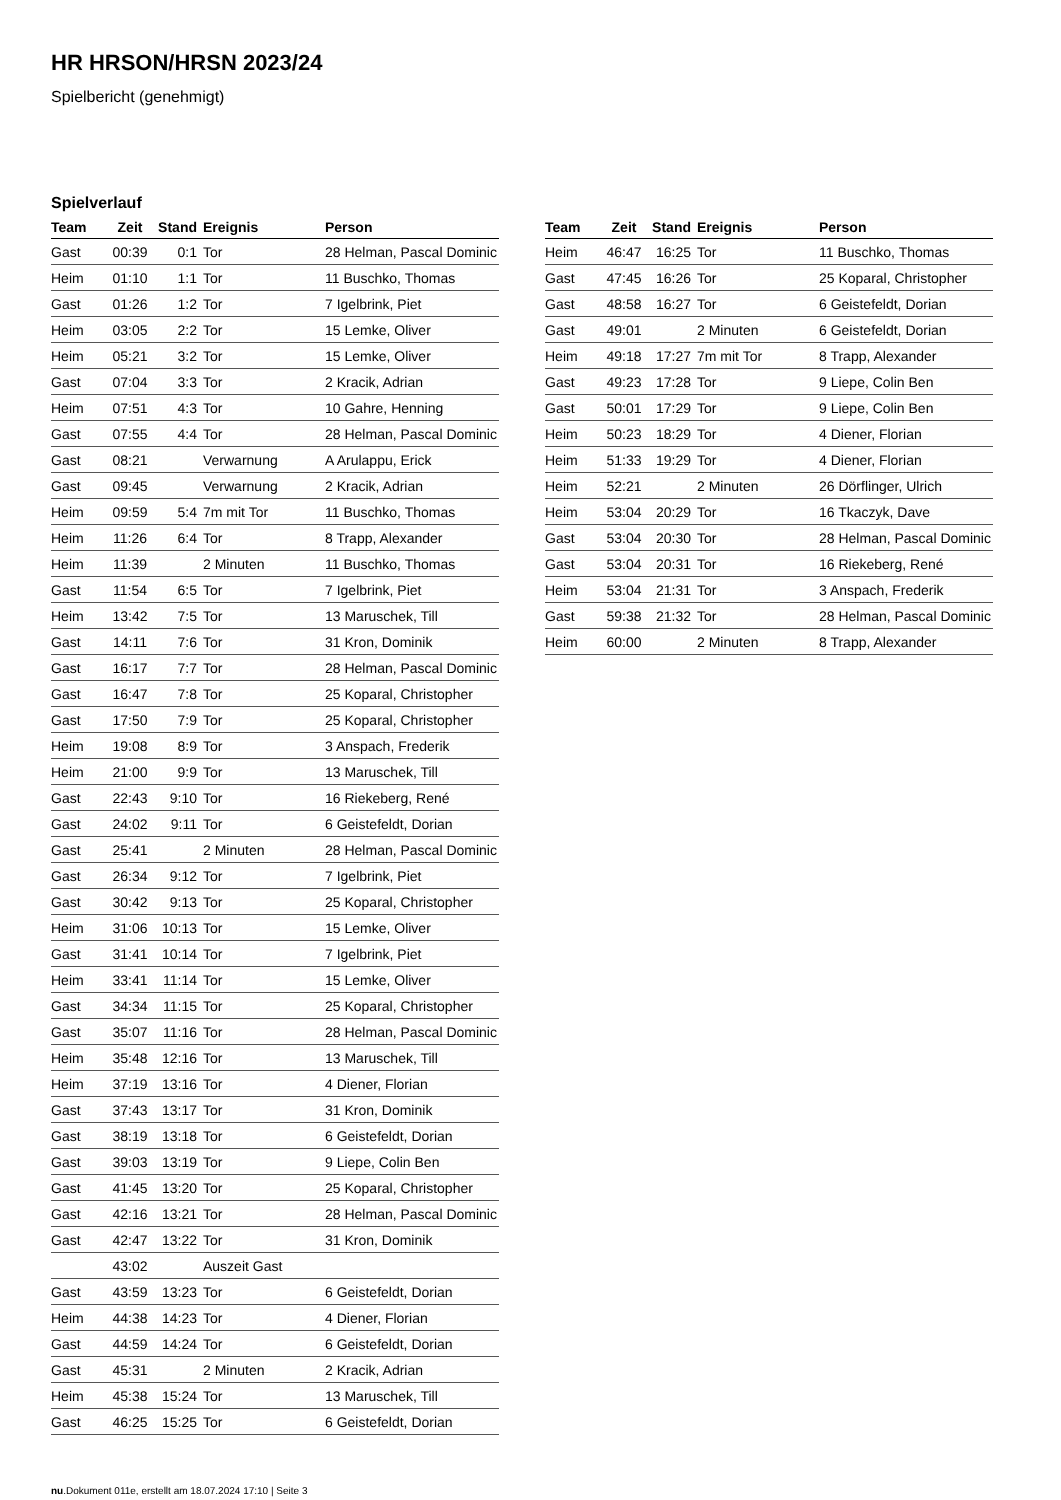HR HRSON/HRSN 2023/24
Spielbericht (genehmigt)
Spielverlauf
| Team | Zeit | Stand | Ereignis | Person |
| --- | --- | --- | --- | --- |
| Gast | 00:39 | 0:1 | Tor | 28 Helman, Pascal Dominic |
| Heim | 01:10 | 1:1 | Tor | 11 Buschko, Thomas |
| Gast | 01:26 | 1:2 | Tor | 7 Igelbrink, Piet |
| Heim | 03:05 | 2:2 | Tor | 15 Lemke, Oliver |
| Heim | 05:21 | 3:2 | Tor | 15 Lemke, Oliver |
| Gast | 07:04 | 3:3 | Tor | 2 Kracik, Adrian |
| Heim | 07:51 | 4:3 | Tor | 10 Gahre, Henning |
| Gast | 07:55 | 4:4 | Tor | 28 Helman, Pascal Dominic |
| Gast | 08:21 | | Verwarnung | A Arulappu, Erick |
| Gast | 09:45 | | Verwarnung | 2 Kracik, Adrian |
| Heim | 09:59 | 5:4 | 7m mit Tor | 11 Buschko, Thomas |
| Heim | 11:26 | 6:4 | Tor | 8 Trapp, Alexander |
| Heim | 11:39 | | 2 Minuten | 11 Buschko, Thomas |
| Gast | 11:54 | 6:5 | Tor | 7 Igelbrink, Piet |
| Heim | 13:42 | 7:5 | Tor | 13 Maruschek, Till |
| Gast | 14:11 | 7:6 | Tor | 31 Kron, Dominik |
| Gast | 16:17 | 7:7 | Tor | 28 Helman, Pascal Dominic |
| Gast | 16:47 | 7:8 | Tor | 25 Koparal, Christopher |
| Gast | 17:50 | 7:9 | Tor | 25 Koparal, Christopher |
| Heim | 19:08 | 8:9 | Tor | 3 Anspach, Frederik |
| Heim | 21:00 | 9:9 | Tor | 13 Maruschek, Till |
| Gast | 22:43 | 9:10 | Tor | 16 Riekeberg, René |
| Gast | 24:02 | 9:11 | Tor | 6 Geistefeldt, Dorian |
| Gast | 25:41 | | 2 Minuten | 28 Helman, Pascal Dominic |
| Gast | 26:34 | 9:12 | Tor | 7 Igelbrink, Piet |
| Gast | 30:42 | 9:13 | Tor | 25 Koparal, Christopher |
| Heim | 31:06 | 10:13 | Tor | 15 Lemke, Oliver |
| Gast | 31:41 | 10:14 | Tor | 7 Igelbrink, Piet |
| Heim | 33:41 | 11:14 | Tor | 15 Lemke, Oliver |
| Gast | 34:34 | 11:15 | Tor | 25 Koparal, Christopher |
| Gast | 35:07 | 11:16 | Tor | 28 Helman, Pascal Dominic |
| Heim | 35:48 | 12:16 | Tor | 13 Maruschek, Till |
| Heim | 37:19 | 13:16 | Tor | 4 Diener, Florian |
| Gast | 37:43 | 13:17 | Tor | 31 Kron, Dominik |
| Gast | 38:19 | 13:18 | Tor | 6 Geistefeldt, Dorian |
| Gast | 39:03 | 13:19 | Tor | 9 Liepe, Colin Ben |
| Gast | 41:45 | 13:20 | Tor | 25 Koparal, Christopher |
| Gast | 42:16 | 13:21 | Tor | 28 Helman, Pascal Dominic |
| Gast | 42:47 | 13:22 | Tor | 31 Kron, Dominik |
| | 43:02 | | Auszeit Gast | |
| Gast | 43:59 | 13:23 | Tor | 6 Geistefeldt, Dorian |
| Heim | 44:38 | 14:23 | Tor | 4 Diener, Florian |
| Gast | 44:59 | 14:24 | Tor | 6 Geistefeldt, Dorian |
| Gast | 45:31 | | 2 Minuten | 2 Kracik, Adrian |
| Heim | 45:38 | 15:24 | Tor | 13 Maruschek, Till |
| Gast | 46:25 | 15:25 | Tor | 6 Geistefeldt, Dorian |
| Team | Zeit | Stand | Ereignis | Person |
| --- | --- | --- | --- | --- |
| Heim | 46:47 | 16:25 | Tor | 11 Buschko, Thomas |
| Gast | 47:45 | 16:26 | Tor | 25 Koparal, Christopher |
| Gast | 48:58 | 16:27 | Tor | 6 Geistefeldt, Dorian |
| Gast | 49:01 | | 2 Minuten | 6 Geistefeldt, Dorian |
| Heim | 49:18 | 17:27 | 7m mit Tor | 8 Trapp, Alexander |
| Gast | 49:23 | 17:28 | Tor | 9 Liepe, Colin Ben |
| Gast | 50:01 | 17:29 | Tor | 9 Liepe, Colin Ben |
| Heim | 50:23 | 18:29 | Tor | 4 Diener, Florian |
| Heim | 51:33 | 19:29 | Tor | 4 Diener, Florian |
| Heim | 52:21 | | 2 Minuten | 26 Dörflinger, Ulrich |
| Heim | 53:04 | 20:29 | Tor | 16 Tkaczyk, Dave |
| Gast | 53:04 | 20:30 | Tor | 28 Helman, Pascal Dominic |
| Gast | 53:04 | 20:31 | Tor | 16 Riekeberg, René |
| Heim | 53:04 | 21:31 | Tor | 3 Anspach, Frederik |
| Gast | 59:38 | 21:32 | Tor | 28 Helman, Pascal Dominic |
| Heim | 60:00 | | 2 Minuten | 8 Trapp, Alexander |
nu.Dokument 011e, erstellt am 18.07.2024 17:10 | Seite 3